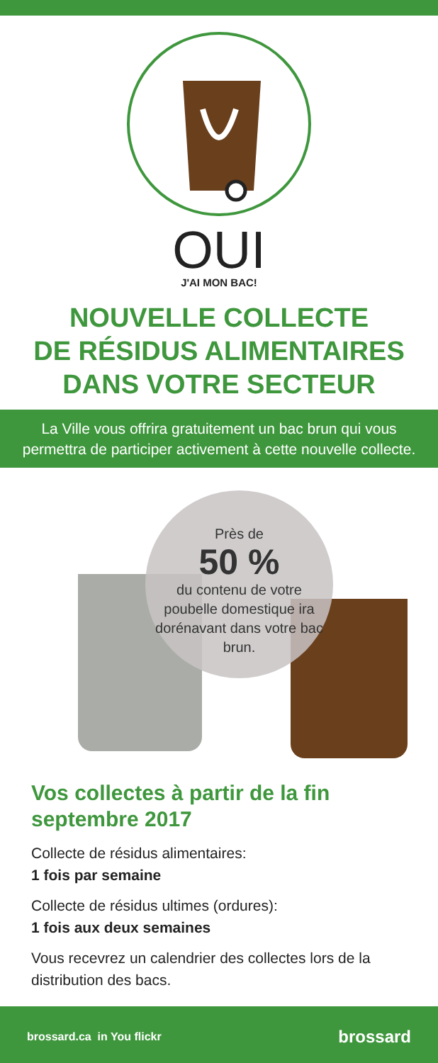OUI
J'AI MON BAC!
NOUVELLE COLLECTE
DE RÉSIDUS ALIMENTAIRES
DANS VOTRE SECTEUR
La Ville vous offrira gratuitement un bac brun qui vous permettra de participer activement à cette nouvelle collecte.
Près de
50 %
du contenu de votre poubelle domestique ira dorénavant dans votre bac brun.
Vos collectes à partir de la fin septembre 2017
Collecte de résidus alimentaires:
1 fois par semaine
Collecte de résidus ultimes (ordures):
1 fois aux deux semaines
Vous recevrez un calendrier des collectes lors de la distribution des bacs.
brossard.ca in You flickr brossard